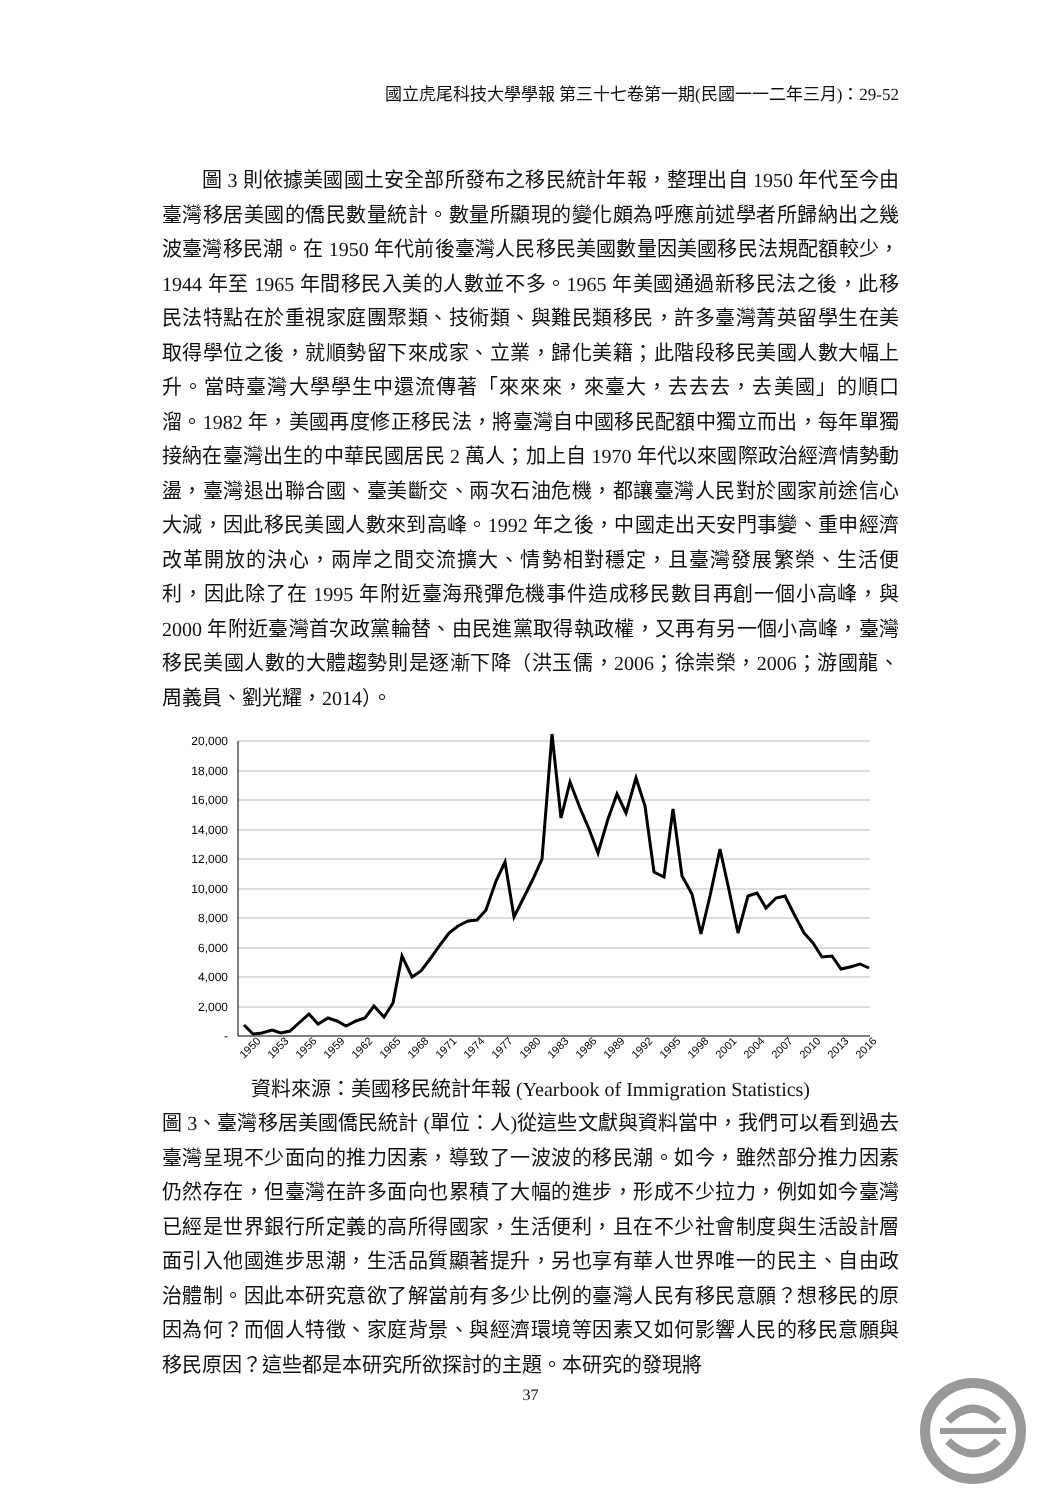國立虎尾科技大學學報 第三十七卷第一期(民國一一二年三月)：29-52
圖 3 則依據美國國土安全部所發布之移民統計年報，整理出自 1950 年代至今由臺灣移居美國的僑民數量統計。數量所顯現的變化頗為呼應前述學者所歸納出之幾波臺灣移民潮。在 1950 年代前後臺灣人民移民美國數量因美國移民法規配額較少，1944 年至 1965 年間移民入美的人數並不多。1965 年美國通過新移民法之後，此移民法特點在於重視家庭團聚類、技術類、與難民類移民，許多臺灣菁英留學生在美取得學位之後，就順勢留下來成家、立業，歸化美籍；此階段移民美國人數大幅上升。當時臺灣大學學生中還流傳著「來來來，來臺大，去去去，去美國」的順口溜。1982 年，美國再度修正移民法，將臺灣自中國移民配額中獨立而出，每年單獨接納在臺灣出生的中華民國居民 2 萬人；加上自 1970 年代以來國際政治經濟情勢動盪，臺灣退出聯合國、臺美斷交、兩次石油危機，都讓臺灣人民對於國家前途信心大減，因此移民美國人數來到高峰。1992 年之後，中國走出天安門事變、重申經濟改革開放的決心，兩岸之間交流擴大、情勢相對穩定，且臺灣發展繁榮、生活便利，因此除了在 1995 年附近臺海飛彈危機事件造成移民數目再創一個小高峰，與 2000 年附近臺灣首次政黨輪替、由民進黨取得執政權，又再有另一個小高峰，臺灣移民美國人數的大體趨勢則是逐漸下降（洪玉儒，2006；徐崇榮，2006；游國龍、周義員、劉光耀，2014）。
20,000
18,000
16,000
14,000
12,000
10,000
8,000
6,000
4,000
2,000
-
1950
1953
1956
1959
1962
1965
1968
1971
1974
1977
1980
1983
1986
1989
1992
1995
1998
2001
2004
2007
2010
2013
2016
資料來源：美國移民統計年報 (Yearbook of Immigration Statistics)
圖 3、臺灣移居美國僑民統計 (單位：人)從這些文獻與資料當中，我們可以看到過去臺灣呈現不少面向的推力因素，導致了一波波的移民潮。如今，雖然部分推力因素仍然存在，但臺灣在許多面向也累積了大幅的進步，形成不少拉力，例如如今臺灣已經是世界銀行所定義的高所得國家，生活便利，且在不少社會制度與生活設計層面引入他國進步思潮，生活品質顯著提升，另也享有華人世界唯一的民主、自由政治體制。因此本研究意欲了解當前有多少比例的臺灣人民有移民意願？想移民的原因為何？而個人特徵、家庭背景、與經濟環境等因素又如何影響人民的移民意願與移民原因？這些都是本研究所欲探討的主題。本研究的發現將
37